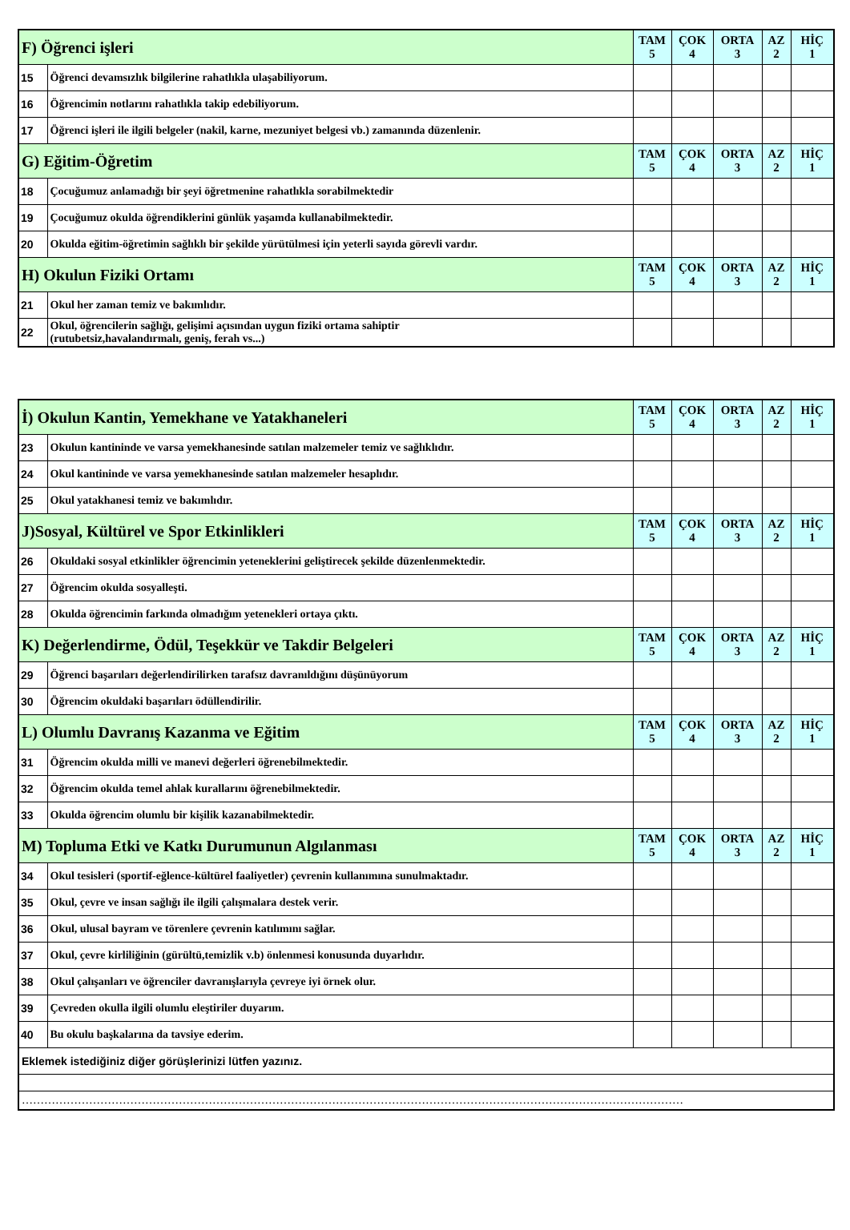| F) Öğrenci işleri | | TAM 5 | ÇOK 4 | ORTA 3 | AZ 2 | HİÇ 1 |
| 15 | Öğrenci devamsızlık bilgilerine rahatlıkla ulaşabiliyorum. | | | | | |
| 16 | Öğrencimin notlarını rahatlıkla takip edebiliyorum. | | | | | |
| 17 | Öğrenci işleri ile ilgili belgeler (nakil, karne, mezuniyet belgesi vb.) zamanında düzenlenir. | | | | | |
| G) Eğitim-Öğretim | | TAM 5 | ÇOK 4 | ORTA 3 | AZ 2 | HİÇ 1 |
| 18 | Çocuğumuz anlamadığı bir şeyi öğretmenine rahatlıkla sorabilmektedir | | | | | |
| 19 | Çocuğumuz okulda öğrendiklerini günlük yaşamda kullanabilmektedir. | | | | | |
| 20 | Okulda eğitim-öğretimin sağlıklı bir şekilde yürütülmesi için yeterli sayıda görevli vardır. | | | | | |
| H) Okulun Fiziki Ortamı | | TAM 5 | ÇOK 4 | ORTA 3 | AZ 2 | HİÇ 1 |
| 21 | Okul her zaman temiz ve bakımlıdır. | | | | | |
| 22 | Okul, öğrencilerin sağlığı, gelişimi açısından uygun fiziki ortama sahiptir (rutubetsiz,havalandırmalı, geniş, ferah vs...) | | | | | |
| İ) Okulun Kantin, Yemekhane ve Yatakhaneleri | | TAM 5 | ÇOK 4 | ORTA 3 | AZ 2 | HİÇ 1 |
| 23 | Okulun kantininde ve varsa yemekhanesinde satılan malzemeler temiz ve sağlıklıdır. | | | | | |
| 24 | Okul kantininde ve varsa yemekhanesinde satılan malzemeler hesaplıdır. | | | | | |
| 25 | Okul yatakhanesi temiz ve bakımlıdır. | | | | | |
| J)Sosyal, Kültürel ve Spor Etkinlikleri | | TAM 5 | ÇOK 4 | ORTA 3 | AZ 2 | HİÇ 1 |
| 26 | Okuldaki sosyal etkinlikler öğrencimin yeteneklerini geliştirecek şekilde düzenlenmektedir. | | | | | |
| 27 | Öğrencim okulda sosyalleşti. | | | | | |
| 28 | Okulda öğrencimin farkında olmadığım yetenekleri ortaya çıktı. | | | | | |
| K) Değerlendirme, Ödül, Teşekkür ve Takdir Belgeleri | | TAM 5 | ÇOK 4 | ORTA 3 | AZ 2 | HİÇ 1 |
| 29 | Öğrenci başarıları değerlendirilirken tarafsız davranıldığını düşünüyorum | | | | | |
| 30 | Öğrencim okuldaki başarıları ödüllendirilir. | | | | | |
| L) Olumlu Davranış Kazanma ve Eğitim | | TAM 5 | ÇOK 4 | ORTA 3 | AZ 2 | HİÇ 1 |
| 31 | Öğrencim okulda milli ve manevi değerleri öğrenebilmektedir. | | | | | |
| 32 | Öğrencim okulda temel ahlak kurallarını öğrenebilmektedir. | | | | | |
| 33 | Okulda öğrencim olumlu bir kişilik kazanabilmektedir. | | | | | |
| M) Topluma Etki ve Katkı Durumunun Algılanması | | TAM 5 | ÇOK 4 | ORTA 3 | AZ 2 | HİÇ 1 |
| 34 | Okul tesisleri (sportif-eğlence-kültürel faaliyetler) çevrenin kullanımına sunulmaktadır. | | | | | |
| 35 | Okul, çevre ve insan sağlığı ile ilgili çalışmalara destek verir. | | | | | |
| 36 | Okul, ulusal bayram ve törenlere çevrenin katılımını sağlar. | | | | | |
| 37 | Okul, çevre kirliliğinin (gürültü,temizlik v.b) önlenmesi konusunda duyarlıdır. | | | | | |
| 38 | Okul çalışanları ve öğrenciler davranışlarıyla çevreye iyi örnek olur. | | | | | |
| 39 | Çevreden okulla ilgili olumlu eleştiriler duyarım. | | | | | |
| 40 | Bu okulu başkalarına da tavsiye ederim. | | | | | |
| Eklemek istediğiniz diğer görüşlerinizi lütfen yazınız. | | | | | | |
| …………………………………………………………………………………………………………………………………………………………… | | | | | | |